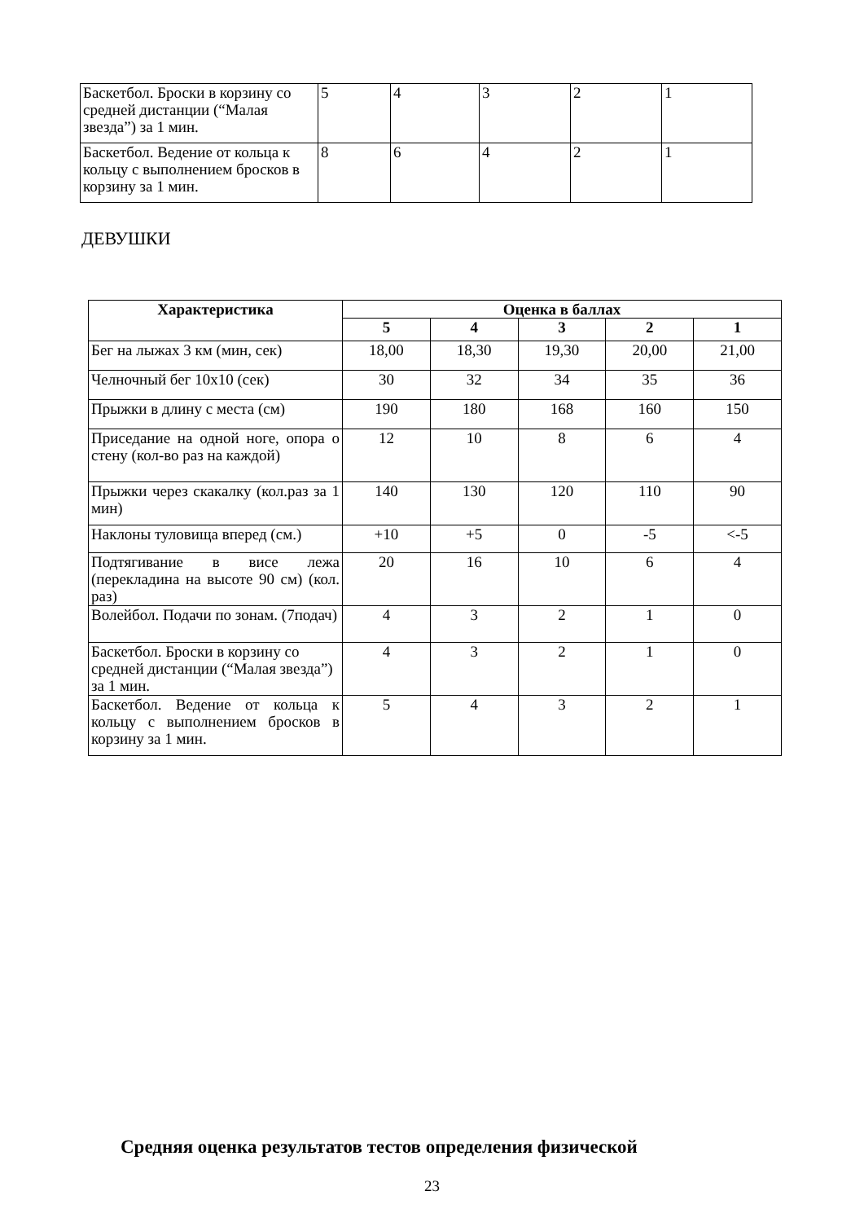| Баскетбол. Броски в корзину со средней дистанции (“Малая звезда”) за 1 мин. | 5 | 4 | 3 | 2 | 1 |
| Баскетбол. Ведение от кольца к кольцу с выполнением бросков в корзину за 1 мин. | 8 | 6 | 4 | 2 | 1 |
ДЕВУШКИ
| Характеристика | Оценка в баллах | | | | |
| --- | --- | --- | --- | --- | --- |
| | 5 | 4 | 3 | 2 | 1 |
| Бег на лыжах 3 км (мин, сек) | 18,00 | 18,30 | 19,30 | 20,00 | 21,00 |
| Челночный бег 10х10 (сек) | 30 | 32 | 34 | 35 | 36 |
| Прыжки в длину с места (см) | 190 | 180 | 168 | 160 | 150 |
| Приседание на одной ноге, опора о стену (кол-во раз на каждой) | 12 | 10 | 8 | 6 | 4 |
| Прыжки через скакалку (кол.раз за 1 мин) | 140 | 130 | 120 | 110 | 90 |
| Наклоны туловища вперед (см.) | +10 | +5 | 0 | -5 | <-5 |
| Подтягивание в висе лежа (перекладина на высоте 90 см) (кол. раз) | 20 | 16 | 10 | 6 | 4 |
| Волейбол. Подачи по зонам. (7подач) | 4 | 3 | 2 | 1 | 0 |
| Баскетбол. Броски в корзину со средней дистанции (“Малая звезда”) за 1 мин. | 4 | 3 | 2 | 1 | 0 |
| Баскетбол. Ведение от кольца к кольцу с выполнением бросков в корзину за 1 мин. | 5 | 4 | 3 | 2 | 1 |
Средняя оценка результатов тестов определения физической
23